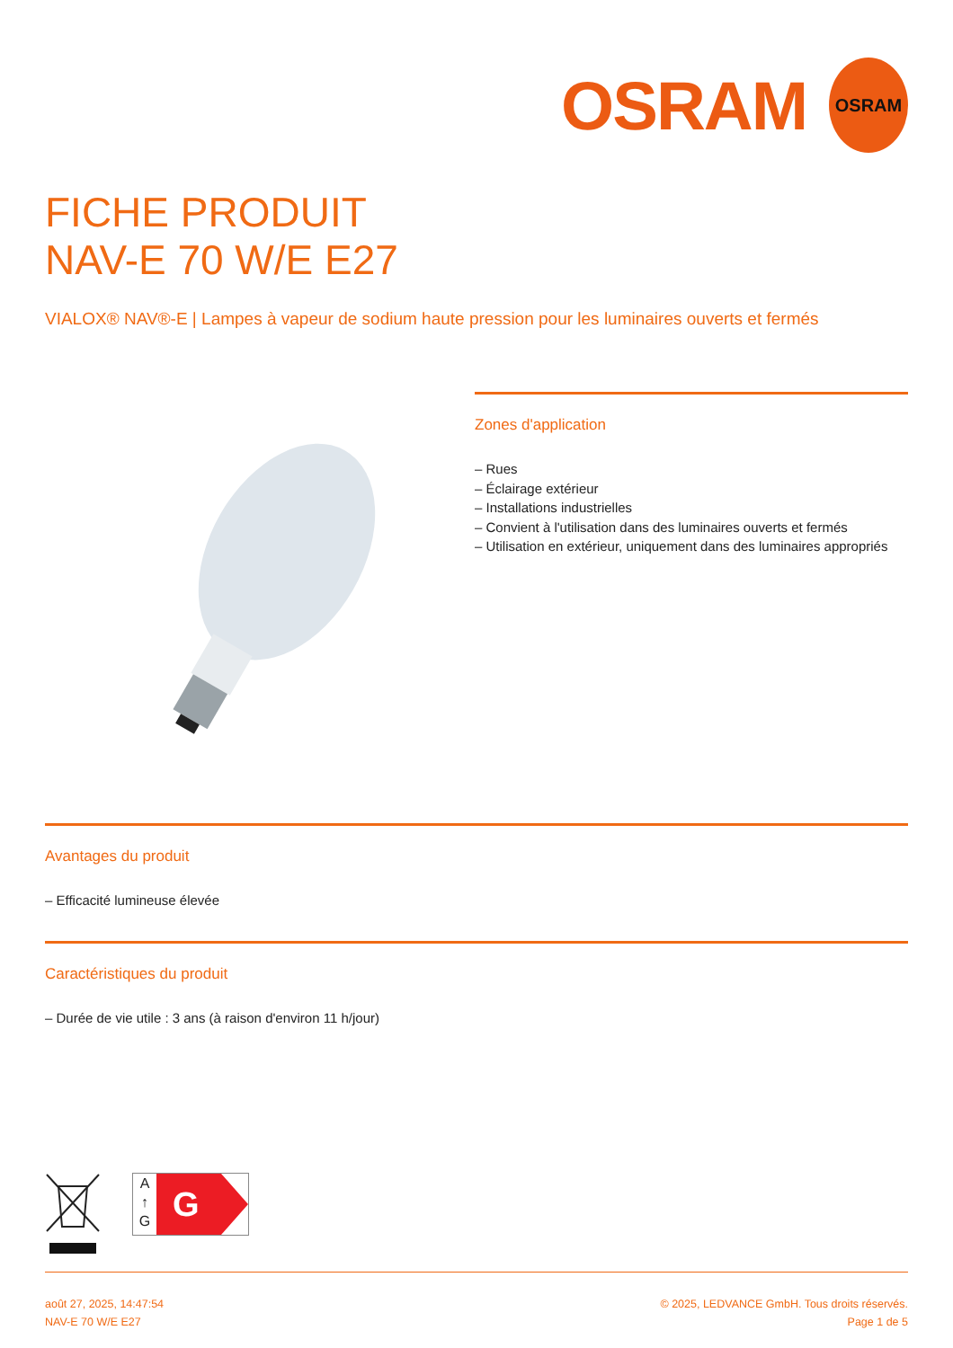OSRAM OSRAM
FICHE PRODUIT
NAV-E 70 W/E E27
VIALOX® NAV®-E | Lampes à vapeur de sodium haute pression pour les luminaires ouverts et fermés
Zones d'application
– Rues
– Éclairage extérieur
– Installations industrielles
– Convient à l'utilisation dans des luminaires ouverts et fermés
– Utilisation en extérieur, uniquement dans des luminaires appropriés
Avantages du produit
– Efficacité lumineuse élevée
Caractéristiques du produit
– Durée de vie utile : 3 ans (à raison d'environ 11 h/jour)
A
↑
G
G
août 27, 2025, 14:47:54
NAV-E 70 W/E E27
© 2025, LEDVANCE GmbH. Tous droits réservés.
Page 1 de 5